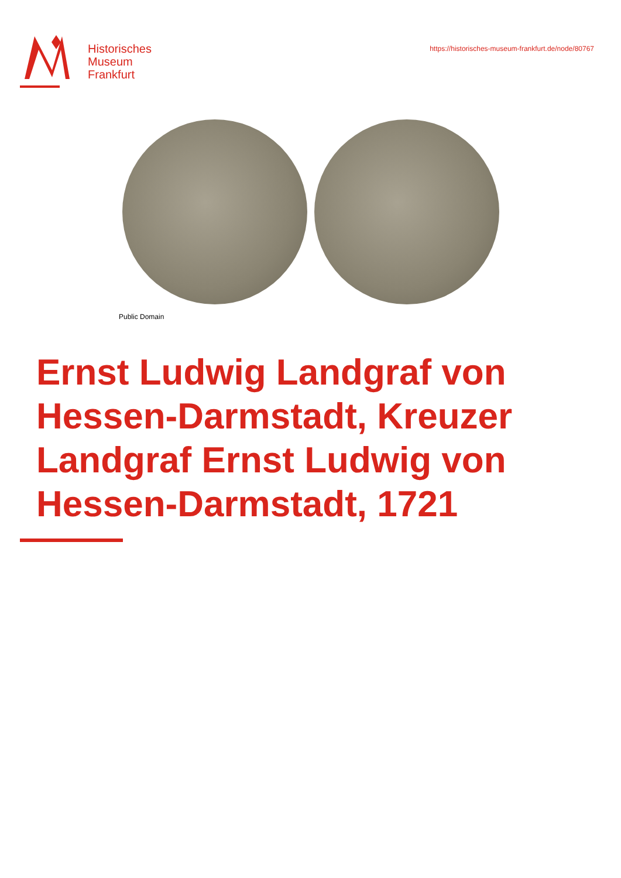Historisches
Museum
Frankfurt
https://historisches-museum-frankfurt.de/node/80767
Public Domain
Ernst Ludwig Landgraf von Hessen-Darmstadt, Kreuzer Landgraf Ernst Ludwig von Hessen-Darmstadt, 1721